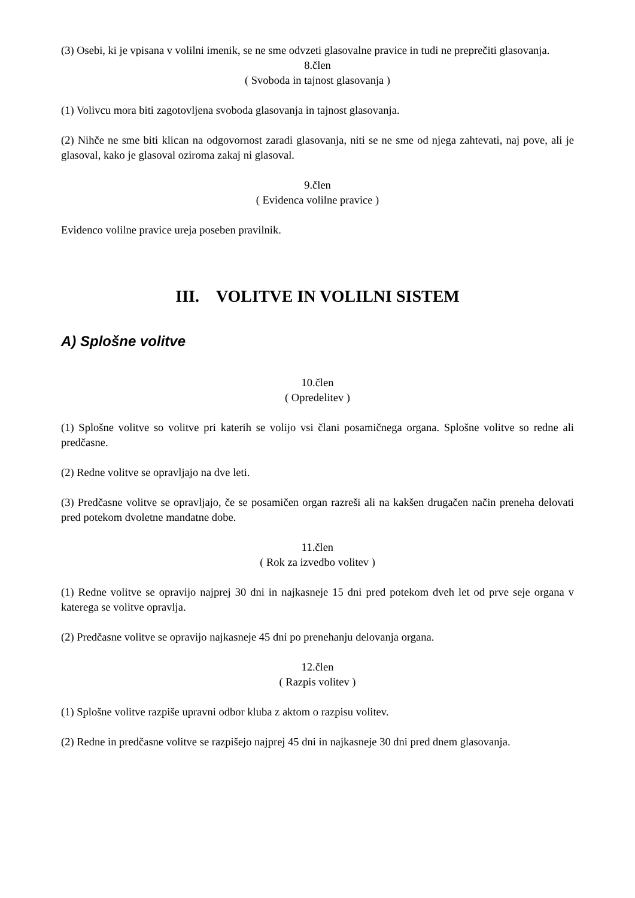(3) Osebi, ki je vpisana v volilni imenik, se ne sme odvzeti glasovalne pravice in tudi ne preprečiti glasovanja.
8.člen
( Svoboda in tajnost glasovanja )
(1) Volivcu mora biti zagotovljena svoboda glasovanja in tajnost glasovanja.
(2) Nihče ne sme biti klican na odgovornost zaradi glasovanja, niti se ne sme od njega zahtevati, naj pove, ali je glasoval, kako je glasoval oziroma zakaj ni glasoval.
9.člen
( Evidenca volilne pravice )
Evidenco volilne pravice ureja poseben pravilnik.
III. VOLITVE IN VOLILNI SISTEM
A) Splošne volitve
10.člen
( Opredelitev )
(1) Splošne volitve so volitve pri katerih se volijo vsi člani posamičnega organa. Splošne volitve so redne ali predčasne.
(2) Redne volitve se opravljajo na dve leti.
(3) Predčasne volitve se opravljajo, če se posamičen organ razreši ali na kakšen drugačen način preneha delovati pred potekom dvoletne mandatne dobe.
11.člen
( Rok za izvedbo volitev )
(1) Redne volitve se opravijo najprej 30 dni in najkasneje 15 dni pred potekom dveh let od prve seje organa v katerega se volitve opravlja.
(2) Predčasne volitve se opravijo najkasneje 45 dni po prenehanju delovanja organa.
12.člen
( Razpis volitev )
(1) Splošne volitve razpiše upravni odbor kluba z aktom o razpisu volitev.
(2) Redne in predčasne volitve se razpišejo najprej 45 dni in najkasneje 30 dni pred dnem glasovanja.